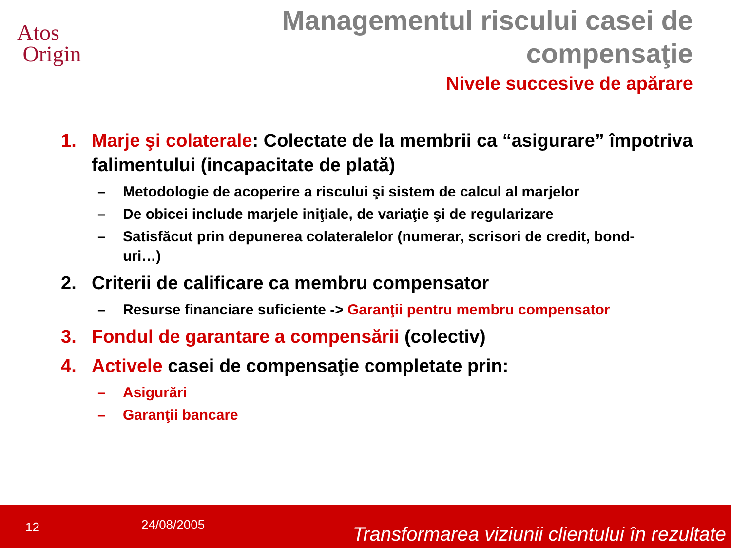Atos
Origin
Managementul riscului casei de
compensaţie
Nivele succesive de apărare
1. Marje şi colaterale: Colectate de la membrii ca “asigurare” împotriva falimentului (incapacitate de plată)
– Metodologie de acoperire a riscului şi sistem de calcul al marjelor
– De obicei include marjele iniţiale, de variaţie şi de regularizare
– Satisfăcut prin depunerea colateralelor (numerar, scrisori de credit, bond-uri…)
2. Criterii de calificare ca membru compensator
– Resurse financiare suficiente -> Garanţii pentru membru compensator
3. Fondul de garantare a compensării (colectiv)
4. Activele casei de compensaţie completate prin:
– Asigurări
– Garanţii bancare
12 24/08/2005 Transformarea viziunii clientului în rezultate